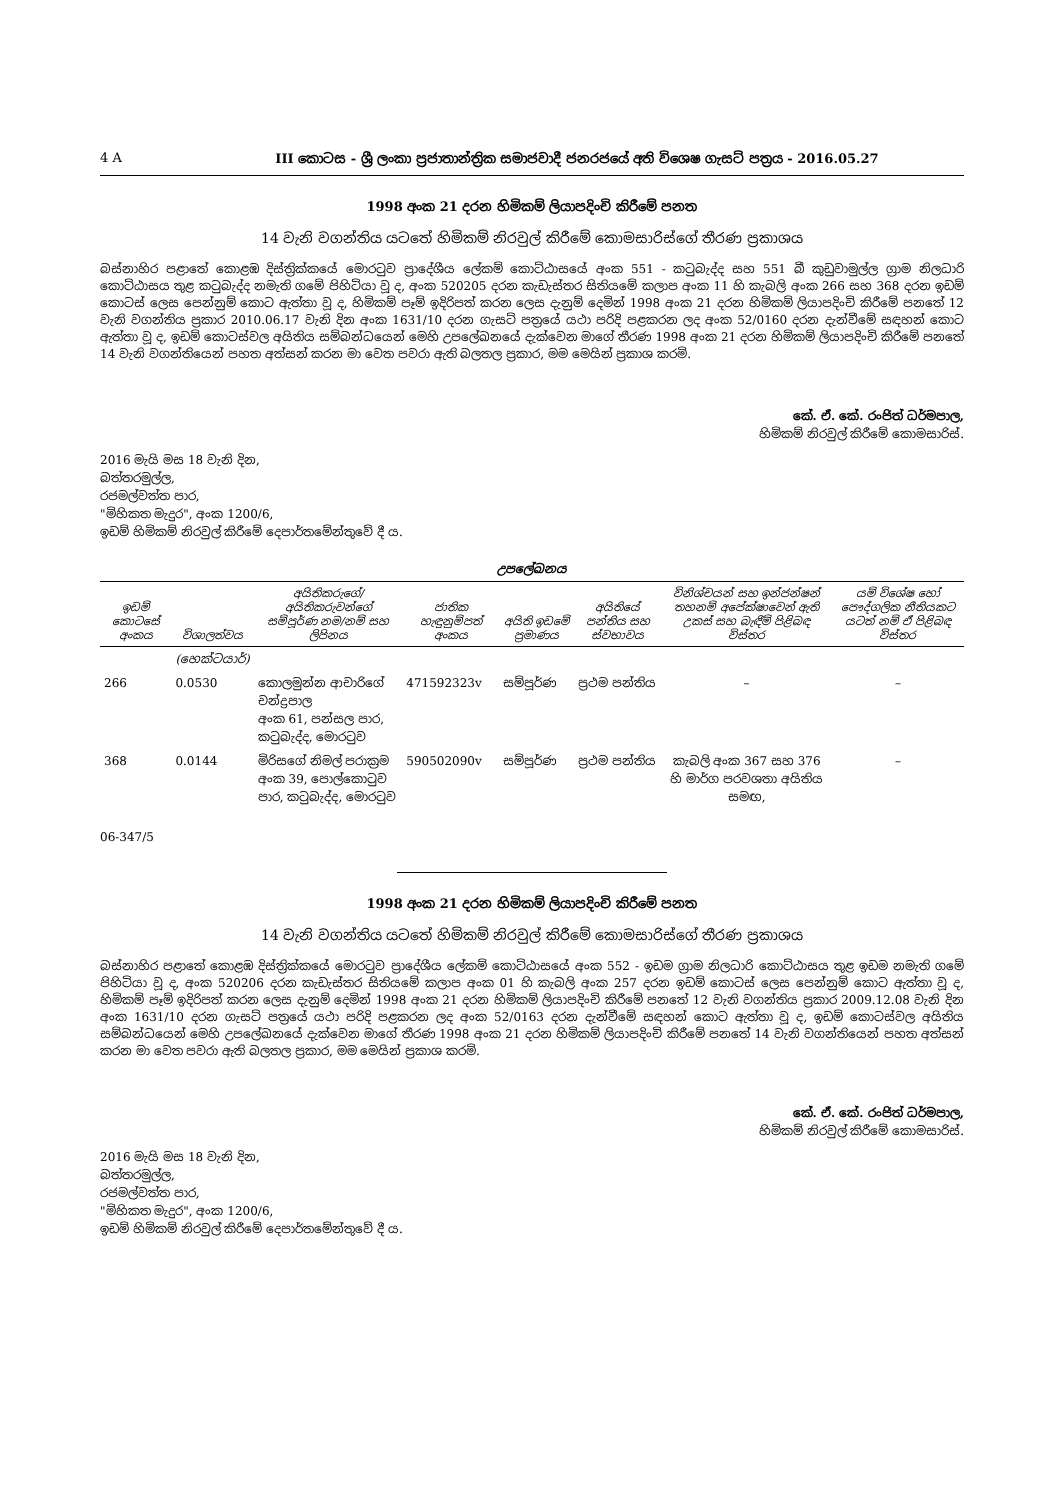4 A III කොටස - ශ්‍රී ලංකා ප්‍රජාතාන්ත්‍රික සමාජවාදී ජනරජයේ අති විශෙෂ ගැසට් පත්‍රය - 2016.05.27
1998 අංක 21 දරන හිමිකම් ලියාපදිංචි කිරීමේ පනත
14 වැනි වගන්තිය යටතේ හිමිකම් නිරවුල් කිරීමේ කොමසාරිස්ගේ තීරණ ප්‍රකාශය
බස්නාහිර පළාතේ කොළඹ දිස්ත්‍රික්කයේ මොරටුව ප්‍රාදේශීය ලේකම් කොට්ඨාසයේ අංක 551 - කටුබැද්ද සහ 551 බී කුඩුවාමුල්ල ග්‍රාම නිලධාරි කොට්ඨාසය තුළ කටුබැද්ද නමැති ගමේ පිහිටියා වූ ද, අංක 520205 දරන කැඩැස්තර සිතියමේ කලාප අංක 11 හි කැබලි අංක 266 සහ 368 දරන ඉඩම් කොටස් ලෙස පෙන්නුම් කොට ඇත්තා වූ ද, හිමිකම් පෑම් ඉදිරිපත් කරන ලෙස දැනුම් දෙමින් 1998 අංක 21 දරන හිමිකම් ලියාපදිංචි කිරීමේ පනතේ 12 වැනි වගන්තිය ප්‍රකාර 2010.06.17 වැනි දින අංක 1631/10 දරන ගැසට් පත්‍රයේ යථා පරිදි පළකරන ලද අංක 52/0160 දරන දැන්වීමේ සඳහන් කොට ඇත්තා වූ ද, ඉඩම් කොටස්වල අයිතිය සම්බන්ධයෙන් මෙහි උපලේඛනයේ දැක්වෙන මාගේ තීරණ 1998 අංක 21 දරන හිමිකම් ලියාපදිංචි කිරීමේ පනතේ 14 වැනි වගන්තියෙන් පහත අත්සන් කරන මා වෙත පවරා ඇති බලතල ප්‍රකාර, මම මෙයින් ප්‍රකාශ කරමි.
කේ. ඒ. කේ. රංජිත් ධර්මපාල,
හිමිකම් නිරවුල් කිරීමේ කොමසාරිස්.
2016 මැයි මස 18 වැනි දින,
බත්තරමුල්ල,
රජමල්වත්ත පාර,
"මිහිකත මැදුර", අංක 1200/6,
ඉඩම් හිමිකම් නිරවුල් කිරීමේ දෙපාර්තමේන්තුවේ දී ය.
උපලේඛනය
| ඉඩම් කොටසේ අංකය | විශාලත්වය | අයිතිකරුගේ/අයිතිකරුවන්ගේ සම්පූර්ණ නම/නම් සහ ලිපිනය | ජාතික හැඳුනුම්පත් අංකය | අයිති ඉඩමේ ප්‍රමාණය | අයිතියේ පන්තිය සහ ස්වභාවය | විනිශ්චයන් සහ ඉන්ජන්ෂන් තහනම් අපේක්ෂාවෙන් ඇති උකස් සහ බැඳීම් පිළිබඳ විස්තර | යම් විශේෂ හෝ පෞද්ගලික නීතියකට යටත් නම් ඒ පිළිබඳ විස්තර |
| --- | --- | --- | --- | --- | --- | --- | --- |
| | (හෙක්ටයාර්) | | | | | | |
| 266 | 0.0530 | කොලමුන්න ආචාරිගේ චන්ද්‍රපාල අංක 61, පන්සල පාර, කටුබැද්ද, මොරටුව | 471592323v | සම්පූර්ණ | ප්‍රථම පන්තිය | – | – |
| 368 | 0.0144 | මිරිසගේ නිමල් පරාක්‍රම අංක 39, පොල්කොටුව පාර, කටුබැද්ද, මොරටුව | 590502090v | සම්පූර්ණ | ප්‍රථම පන්තිය | කැබලි අංක 367 සහ 376 හි මාර්ග පරවශතා අයිතිය සමඟ, | – |
06-347/5
1998 අංක 21 දරන හිමිකම් ලියාපදිංචි කිරීමේ පනත
14 වැනි වගන්තිය යටතේ හිමිකම් නිරවුල් කිරීමේ කොමසාරිස්ගේ තීරණ ප්‍රකාශය
බස්නාහිර පළාතේ කොළඹ දිස්ත්‍රික්කයේ මොරටුව ප්‍රාදේශීය ලේකම් කොට්ඨාසයේ අංක 552 - ඉඩම ග්‍රාම නිලධාරි කොට්ඨාසය තුළ ඉඩම නමැති ගමේ පිහිටියා වූ ද, අංක 520206 දරන කැඩැස්තර සිතියමේ කලාප අංක 01 හි කැබලි අංක 257 දරන ඉඩම් කොටස් ලෙස පෙන්නුම් කොට ඇත්තා වූ ද, හිමිකම් පෑම් ඉදිරිපත් කරන ලෙස දැනුම් දෙමින් 1998 අංක 21 දරන හිමිකම් ලියාපදිංචි කිරීමේ පනතේ 12 වැනි වගන්තිය ප්‍රකාර 2009.12.08 වැනි දින අංක 1631/10 දරන ගැසට් පත්‍රයේ යථා පරිදි පළකරන ලද අංක 52/0163 දරන දැන්වීමේ සඳහන් කොට ඇත්තා වූ ද, ඉඩම් කොටස්වල අයිතිය සම්බන්ධයෙන් මෙහි උපලේඛනයේ දැක්වෙන මාගේ තීරණ 1998 අංක 21 දරන හිමිකම් ලියාපදිංචි කිරීමේ පනතේ 14 වැනි වගන්තියෙන් පහත අත්සන් කරන මා වෙත පවරා ඇති බලතල ප්‍රකාර, මම මෙයින් ප්‍රකාශ කරමි.
කේ. ඒ. කේ. රංජිත් ධර්මපාල,
හිමිකම් නිරවුල් කිරීමේ කොමසාරිස්.
2016 මැයි මස 18 වැනි දින,
බත්තරමුල්ල,
රජමල්වත්ත පාර,
"මිහිකත මැදුර", අංක 1200/6,
ඉඩම් හිමිකම් නිරවුල් කිරීමේ දෙපාර්තමේන්තුවේ දී ය.